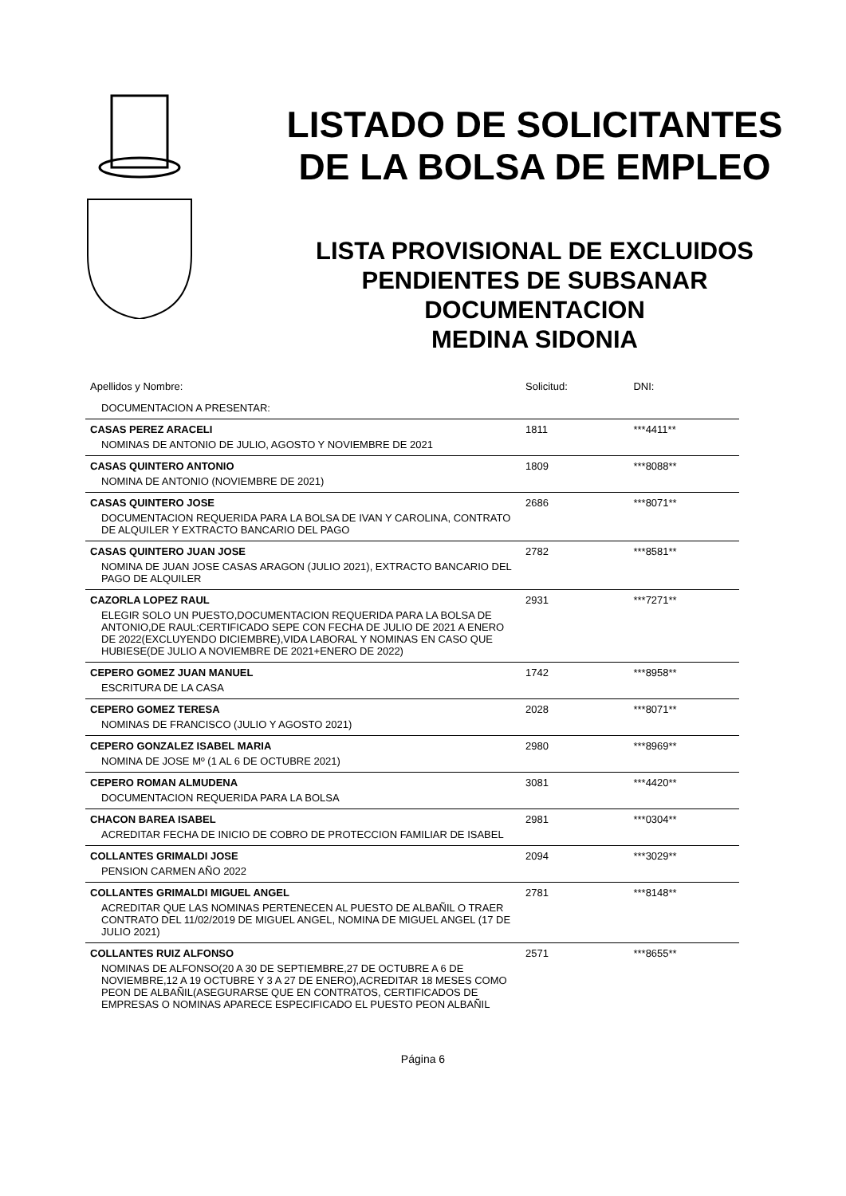LISTADO DE SOLICITANTES
DE LA BOLSA DE EMPLEO
LISTA PROVISIONAL DE EXCLUIDOS
PENDIENTES DE SUBSANAR
DOCUMENTACION
MEDINA SIDONIA
| Apellidos y Nombre: | Solicitud: | DNI: |
| DOCUMENTACION A PRESENTAR: | | |
| CASAS PEREZ ARACELI | 1811 | ***4411** |
| NOMINAS DE ANTONIO DE JULIO, AGOSTO Y NOVIEMBRE DE 2021 | | |
| CASAS QUINTERO ANTONIO | 1809 | ***8088** |
| NOMINA DE ANTONIO (NOVIEMBRE DE 2021) | | |
| CASAS QUINTERO JOSE | 2686 | ***8071** |
| DOCUMENTACION REQUERIDA PARA LA BOLSA DE IVAN Y CAROLINA, CONTRATO DE ALQUILER Y EXTRACTO BANCARIO DEL PAGO | | |
| CASAS QUINTERO JUAN JOSE | 2782 | ***8581** |
| NOMINA DE JUAN JOSE CASAS ARAGON (JULIO 2021), EXTRACTO BANCARIO DEL PAGO DE ALQUILER | | |
| CAZORLA LOPEZ RAUL | 2931 | ***7271** |
| ELEGIR SOLO UN PUESTO,DOCUMENTACION REQUERIDA PARA LA BOLSA DE ANTONIO,DE RAUL:CERTIFICADO SEPE CON FECHA DE JULIO DE 2021 A ENERO DE 2022(EXCLUYENDO DICIEMBRE),VIDA LABORAL Y NOMINAS EN CASO QUE HUBIESE(DE JULIO A NOVIEMBRE DE 2021+ENERO DE 2022) | | |
| CEPERO GOMEZ JUAN MANUEL | 1742 | ***8958** |
| ESCRITURA DE LA CASA | | |
| CEPERO GOMEZ TERESA | 2028 | ***8071** |
| NOMINAS DE FRANCISCO (JULIO Y AGOSTO 2021) | | |
| CEPERO GONZALEZ ISABEL MARIA | 2980 | ***8969** |
| NOMINA DE JOSE Mº (1 AL 6 DE OCTUBRE 2021) | | |
| CEPERO ROMAN ALMUDENA | 3081 | ***4420** |
| DOCUMENTACION REQUERIDA PARA LA BOLSA | | |
| CHACON BAREA ISABEL | 2981 | ***0304** |
| ACREDITAR FECHA DE INICIO DE COBRO DE PROTECCION FAMILIAR DE ISABEL | | |
| COLLANTES GRIMALDI JOSE | 2094 | ***3029** |
| PENSION CARMEN AÑO 2022 | | |
| COLLANTES GRIMALDI MIGUEL ANGEL | 2781 | ***8148** |
| ACREDITAR QUE LAS NOMINAS PERTENECEN AL PUESTO DE ALBAÑIL O TRAER CONTRATO DEL 11/02/2019 DE MIGUEL ANGEL, NOMINA DE MIGUEL ANGEL (17 DE JULIO 2021) | | |
| COLLANTES RUIZ ALFONSO | 2571 | ***8655** |
| NOMINAS DE ALFONSO(20 A 30 DE SEPTIEMBRE,27 DE OCTUBRE A 6 DE NOVIEMBRE,12 A 19 OCTUBRE Y 3 A 27 DE ENERO),ACREDITAR 18 MESES COMO PEON DE ALBAÑIL(ASEGURARSE QUE EN CONTRATOS, CERTIFICADOS DE EMPRESAS O NOMINAS APARECE ESPECIFICADO EL PUESTO PEON ALBAÑIL | | |
Página 6